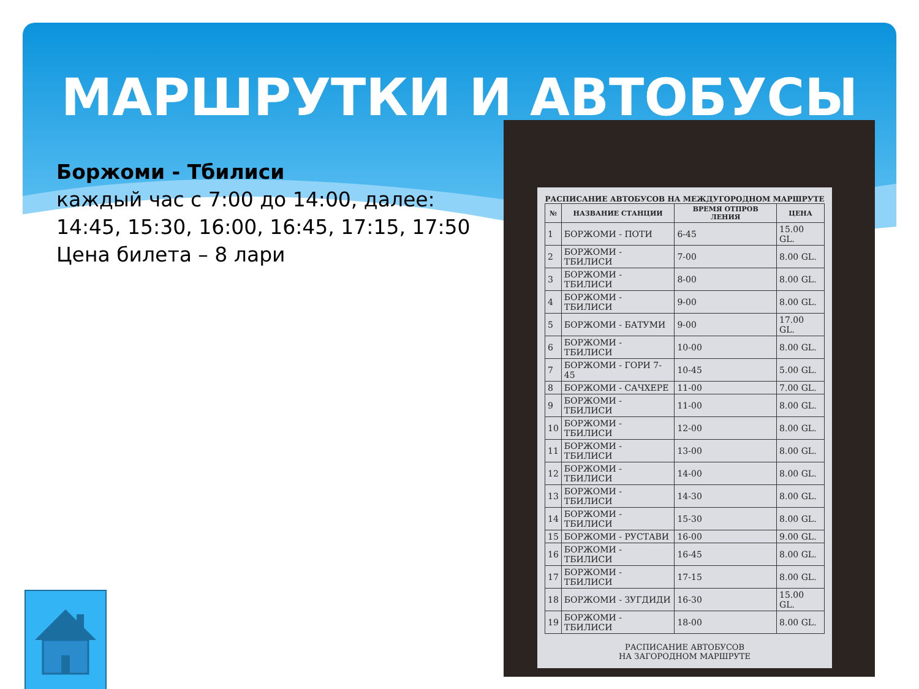МАРШРУТКИ И АВТОБУСЫ
Боржоми - Тбилиси
каждый час с 7:00 до 14:00, далее:
14:45, 15:30, 16:00, 16:45, 17:15, 17:50
Цена билета – 8 лари
РАСПИСАНИЕ АВТОБУСОВ НА МЕЖДУГОРОДНОМ МАРШРУТЕ
| № | НАЗВАНИЕ СТАНЦИИ | ВРЕМЯ ОТПРОВ ЛЕНИЯ | ЦЕНА |
| --- | --- | --- | --- |
| 1 | БОРЖОМИ - ПОТИ | 6-45 | 15.00 GL. |
| 2 | БОРЖОМИ - ТБИЛИСИ | 7-00 | 8.00 GL. |
| 3 | БОРЖОМИ - ТБИЛИСИ | 8-00 | 8.00 GL. |
| 4 | БОРЖОМИ - ТБИЛИСИ | 9-00 | 8.00 GL. |
| 5 | БОРЖОМИ - БАТУМИ | 9-00 | 17.00 GL. |
| 6 | БОРЖОМИ - ТБИЛИСИ | 10-00 | 8.00 GL. |
| 7 | БОРЖОМИ - ГОРИ 7-45 | 10-45 | 5.00 GL. |
| 8 | БОРЖОМИ - САЧХЕРЕ | 11-00 | 7.00 GL. |
| 9 | БОРЖОМИ - ТБИЛИСИ | 11-00 | 8.00 GL. |
| 10 | БОРЖОМИ - ТБИЛИСИ | 12-00 | 8.00 GL. |
| 11 | БОРЖОМИ - ТБИЛИСИ | 13-00 | 8.00 GL. |
| 12 | БОРЖОМИ - ТБИЛИСИ | 14-00 | 8.00 GL. |
| 13 | БОРЖОМИ - ТБИЛИСИ | 14-30 | 8.00 GL. |
| 14 | БОРЖОМИ - ТБИЛИСИ | 15-30 | 8.00 GL. |
| 15 | БОРЖОМИ - РУСТАВИ | 16-00 | 9.00 GL. |
| 16 | БОРЖОМИ - ТБИЛИСИ | 16-45 | 8.00 GL. |
| 17 | БОРЖОМИ - ТБИЛИСИ | 17-15 | 8.00 GL. |
| 18 | БОРЖОМИ - ЗУГДИДИ | 16-30 | 15.00 GL. |
| 19 | БОРЖОМИ - ТБИЛИСИ | 18-00 | 8.00 GL. |
РАСПИСАНИЕ АВТОБУСОВ
НА ЗАГОРОДНОМ МАРШРУТЕ